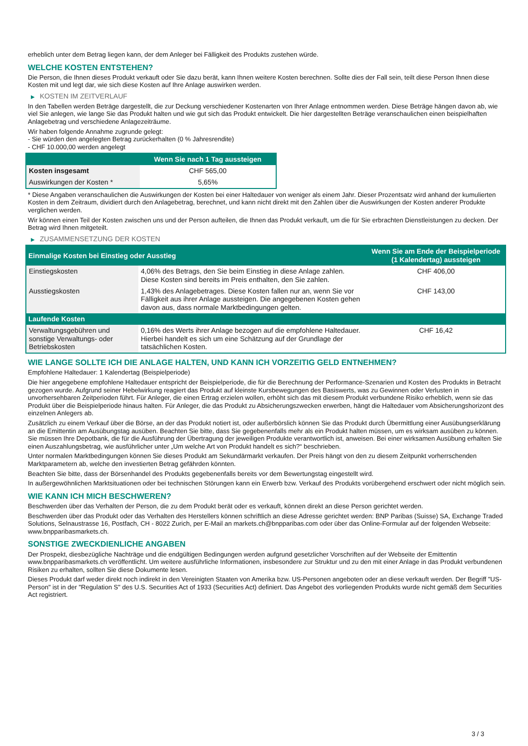erheblich unter dem Betrag liegen kann, der dem Anleger bei Fälligkeit des Produkts zustehen würde.
WELCHE KOSTEN ENTSTEHEN?
Die Person, die Ihnen dieses Produkt verkauft oder Sie dazu berät, kann Ihnen weitere Kosten berechnen. Sollte dies der Fall sein, teilt diese Person Ihnen diese Kosten mit und legt dar, wie sich diese Kosten auf Ihre Anlage auswirken werden.
▶ KOSTEN IM ZEITVERLAUF
In den Tabellen werden Beträge dargestellt, die zur Deckung verschiedener Kostenarten von Ihrer Anlage entnommen werden. Diese Beträge hängen davon ab, wie viel Sie anlegen, wie lange Sie das Produkt halten und wie gut sich das Produkt entwickelt. Die hier dargestellten Beträge veranschaulichen einen beispielhaften Anlagebetrag und verschiedene Anlagezeiträume.
Wir haben folgende Annahme zugrunde gelegt:
- Sie würden den angelegten Betrag zurückerhalten (0 % Jahresrendite)
- CHF 10.000,00 werden angelegt
| | Wenn Sie nach 1 Tag aussteigen |
| --- | --- |
| Kosten insgesamt | CHF 565,00 |
| Auswirkungen der Kosten * | 5,65% |
* Diese Angaben veranschaulichen die Auswirkungen der Kosten bei einer Haltedauer von weniger als einem Jahr. Dieser Prozentsatz wird anhand der kumulierten Kosten in dem Zeitraum, dividiert durch den Anlagebetrag, berechnet, und kann nicht direkt mit den Zahlen über die Auswirkungen der Kosten anderer Produkte verglichen werden.
Wir können einen Teil der Kosten zwischen uns und der Person aufteilen, die Ihnen das Produkt verkauft, um die für Sie erbrachten Dienstleistungen zu decken. Der Betrag wird Ihnen mitgeteilt.
▶ ZUSAMMENSETZUNG DER KOSTEN
| Einmalige Kosten bei Einstieg oder Ausstieg | | Wenn Sie am Ende der Beispielperiode (1 Kalendertag) aussteigen |
| --- | --- | --- |
| Einstiegskosten | 4,06% des Betrags, den Sie beim Einstieg in diese Anlage zahlen. Diese Kosten sind bereits im Preis enthalten, den Sie zahlen. | CHF 406,00 |
| Ausstiegskosten | 1,43% des Anlagebetrages. Diese Kosten fallen nur an, wenn Sie vor Fälligkeit aus ihrer Anlage aussteigen. Die angegebenen Kosten gehen davon aus, dass normale Marktbedingungen gelten. | CHF 143,00 |
| Laufende Kosten | | |
| Verwaltungsgebühren und sonstige Verwaltungs- oder Betriebskosten | 0,16% des Werts ihrer Anlage bezogen auf die empfohlene Haltedauer. Hierbei handelt es sich um eine Schätzung auf der Grundlage der tatsächlichen Kosten. | CHF 16,42 |
WIE LANGE SOLLTE ICH DIE ANLAGE HALTEN, UND KANN ICH VORZEITIG GELD ENTNEHMEN?
Empfohlene Haltedauer: 1 Kalendertag (Beispielperiode)
Die hier angegebene empfohlene Haltedauer entspricht der Beispielperiode, die für die Berechnung der Performance-Szenarien und Kosten des Produkts in Betracht gezogen wurde. Aufgrund seiner Hebelwirkung reagiert das Produkt auf kleinste Kursbewegungen des Basiswerts, was zu Gewinnen oder Verlusten in unvorhersehbaren Zeitperioden führt. Für Anleger, die einen Ertrag erzielen wollen, erhöht sich das mit diesem Produkt verbundene Risiko erheblich, wenn sie das Produkt über die Beispielperiode hinaus halten. Für Anleger, die das Produkt zu Absicherungszwecken erwerben, hängt die Haltedauer vom Absicherungshorizont des einzelnen Anlegers ab.
Zusätzlich zu einem Verkauf über die Börse, an der das Produkt notiert ist, oder außerbörslich können Sie das Produkt durch Übermittlung einer Ausübungserklärung an die Emittentin am Ausübungstag ausüben. Beachten Sie bitte, dass Sie gegebenenfalls mehr als ein Produkt halten müssen, um es wirksam ausüben zu können. Sie müssen Ihre Depotbank, die für die Ausführung der Übertragung der jeweiligen Produkte verantwortlich ist, anweisen. Bei einer wirksamen Ausübung erhalten Sie einen Auszahlungsbetrag, wie ausführlicher unter „Um welche Art von Produkt handelt es sich?“ beschrieben.
Unter normalen Marktbedingungen können Sie dieses Produkt am Sekundärmarkt verkaufen. Der Preis hängt von den zu diesem Zeitpunkt vorherrschenden Marktparametern ab, welche den investierten Betrag gefährden könnten.
Beachten Sie bitte, dass der Börsenhandel des Produkts gegebenenfalls bereits vor dem Bewertungstag eingestellt wird.
In außergewöhnlichen Marktsituationen oder bei technischen Störungen kann ein Erwerb bzw. Verkauf des Produkts vorübergehend erschwert oder nicht möglich sein.
WIE KANN ICH MICH BESCHWEREN?
Beschwerden über das Verhalten der Person, die zu dem Produkt berät oder es verkauft, können direkt an diese Person gerichtet werden.
Beschwerden über das Produkt oder das Verhalten des Herstellers können schriftlich an diese Adresse gerichtet werden: BNP Paribas (Suisse) SA, Exchange Traded Solutions, Selnaustrasse 16, Postfach, CH - 8022 Zurich, per E-Mail an markets.ch@bnpparibas.com oder über das Online-Formular auf der folgenden Webseite: www.bnpparibasmarkets.ch.
SONSTIGE ZWECKDIENLICHE ANGABEN
Der Prospekt, diesbezügliche Nachträge und die endgültigen Bedingungen werden aufgrund gesetzlicher Vorschriften auf der Webseite der Emittentin www.bnpparibasmarkets.ch veröffentlicht. Um weitere ausführliche Informationen, insbesondere zur Struktur und zu den mit einer Anlage in das Produkt verbundenen Risiken zu erhalten, sollten Sie diese Dokumente lesen.
Dieses Produkt darf weder direkt noch indirekt in den Vereinigten Staaten von Amerika bzw. US-Personen angeboten oder an diese verkauft werden. Der Begriff "US-Person" ist in der "Regulation S" des U.S. Securities Act of 1933 (Securities Act) definiert. Das Angebot des vorliegenden Produkts wurde nicht gemäß dem Securities Act registriert.
3 / 3